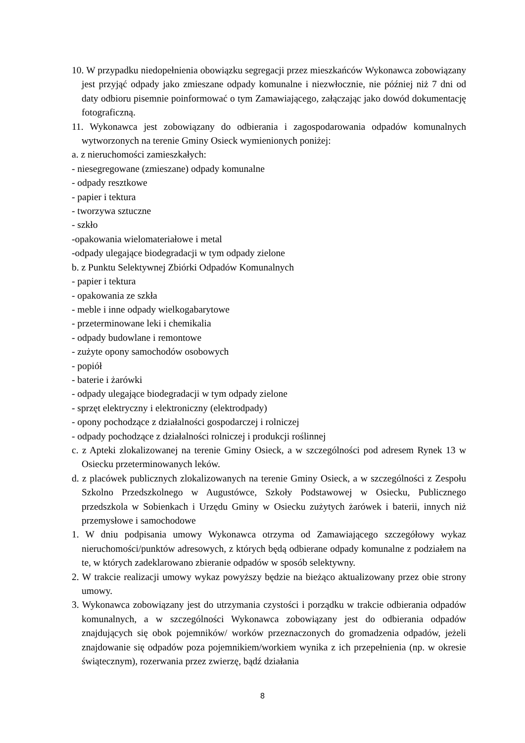10. W przypadku niedopełnienia obowiązku segregacji przez mieszkańców Wykonawca zobowiązany jest przyjąć odpady jako zmieszane odpady komunalne i niezwłocznie, nie później niż 7 dni od daty odbioru pisemnie poinformować o tym Zamawiającego, załączając jako dowód dokumentację fotograficzną.
11. Wykonawca jest zobowiązany do odbierania i zagospodarowania odpadów komunalnych wytworzonych na terenie Gminy Osieck wymienionych poniżej:
a. z nieruchomości zamieszkałych:
- niesegregowane (zmieszane) odpady komunalne
- odpady resztkowe
- papier i tektura
- tworzywa sztuczne
- szkło
-opakowania wielomateriałowe i metal
-odpady ulegające biodegradacji w tym odpady zielone
b. z Punktu Selektywnej Zbiórki Odpadów Komunalnych
- papier i tektura
- opakowania ze szkła
- meble i inne odpady wielkogabarytowe
- przeterminowane leki i chemikalia
- odpady budowlane i remontowe
- zużyte opony samochodów osobowych
- popiół
- baterie i żarówki
- odpady ulegające biodegradacji w tym odpady zielone
- sprzęt elektryczny i elektroniczny (elektrodpady)
- opony pochodzące z działalności gospodarczej i rolniczej
- odpady pochodzące z działalności rolniczej i produkcji roślinnej
c. z Apteki zlokalizowanej na terenie Gminy Osieck, a w szczególności pod adresem Rynek 13 w Osiecku przeterminowanych leków.
d. z placówek publicznych zlokalizowanych na terenie Gminy Osieck, a w szczególności z Zespołu Szkolno Przedszkolnego w Augustówce, Szkoły Podstawowej w Osiecku, Publicznego przedszkola w Sobienkach i Urzędu Gminy w Osiecku zużytych żarówek i baterii, innych niż przemysłowe i samochodowe
1. W dniu podpisania umowy Wykonawca otrzyma od Zamawiającego szczegółowy wykaz nieruchomości/punktów adresowych, z których będą odbierane odpady komunalne z podziałem na te, w których zadeklarowano zbieranie odpadów w sposób selektywny.
2. W trakcie realizacji umowy wykaz powyższy będzie na bieżąco aktualizowany przez obie strony umowy.
3. Wykonawca zobowiązany jest do utrzymania czystości i porządku w trakcie odbierania odpadów komunalnych, a w szczególności Wykonawca zobowiązany jest do odbierania odpadów znajdujących się obok pojemników/ worków przeznaczonych do gromadzenia odpadów, jeżeli znajdowanie się odpadów poza pojemnikiem/workiem wynika z ich przepełnienia (np. w okresie świątecznym), rozerwania przez zwierzę, bądź działania
8